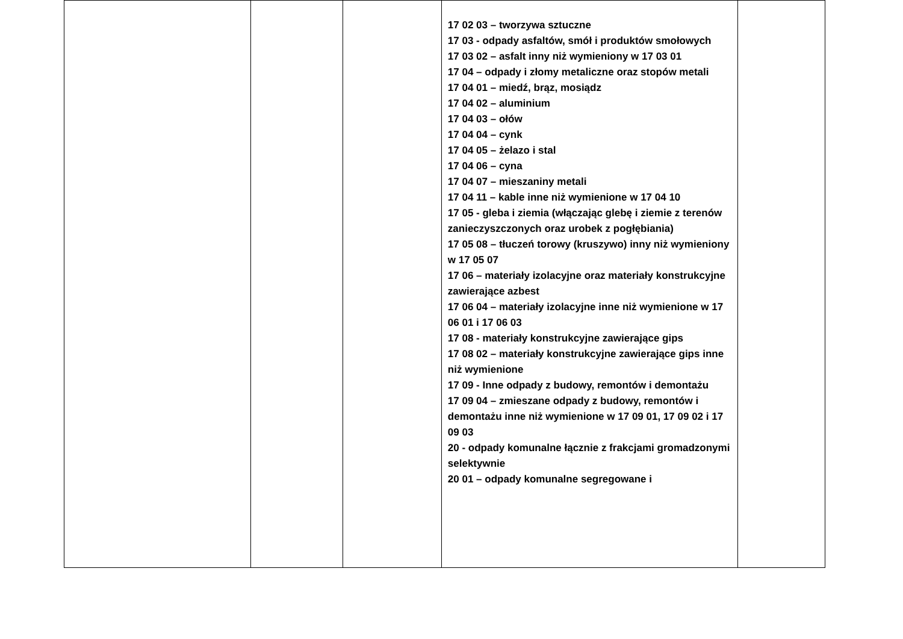| | | | 17 02 03 – tworzywa sztuczne 17 03 - odpady asfaltów, smół i produktów smołowych 17 03 02 – asfalt inny niż wymieniony w 17 03 01 17 04 – odpady i złomy metaliczne oraz stopów metali 17 04 01 – miedź, brąz, mosiądz 17 04 02 – aluminium 17 04 03 – ołów 17 04 04 – cynk 17 04 05 – żelazo i stal 17 04 06 – cyna 17 04 07 – mieszaniny metali 17 04 11 – kable inne niż wymienione w 17 04 10 17 05 - gleba i ziemia (włączając glebę i ziemie z terenów zanieczyszczonych oraz urobek z pogłębiania) 17 05 08 – tłuczeń torowy (kruszywo) inny niż wymieniony w 17 05 07 17 06 – materiały izolacyjne oraz materiały konstrukcyjne zawierające azbest 17 06 04 – materiały izolacyjne inne niż wymienione w 17 06 01 i 17 06 03 17 08 - materiały konstrukcyjne zawierające gips 17 08 02 – materiały konstrukcyjne zawierające gips inne niż wymienione 17 09 - Inne odpady z budowy, remontów i demontażu 17 09 04 – zmieszane odpady z budowy, remontów i demontażu inne niż wymienione w 17 09 01, 17 09 02 i 17 09 03 20 - odpady komunalne łącznie z frakcjami gromadzonymi selektywnie 20 01 – odpady komunalne segregowane i | |